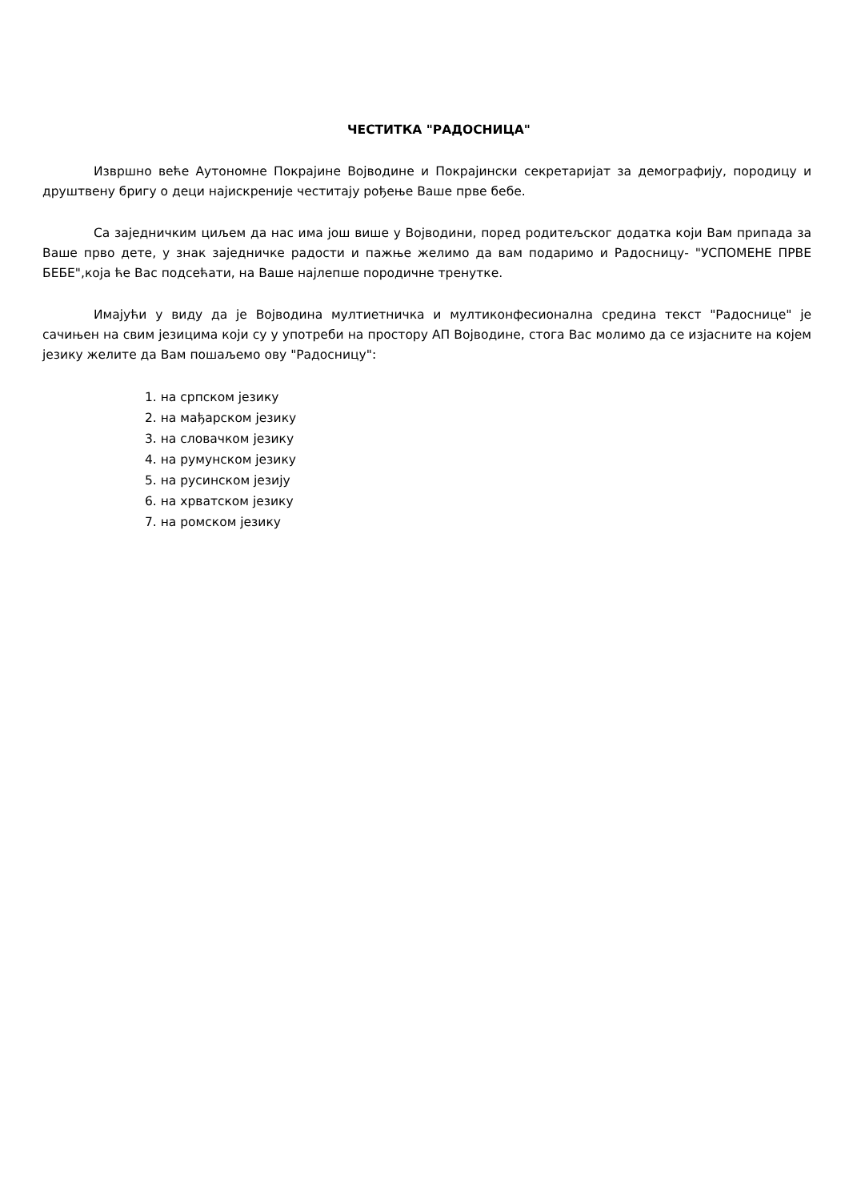ЧЕСТИТКА "РАДОСНИЦА"
Извршно веће Аутономне Покрајине Војводине и Покрајински секретаријат за демографију, породицу и друштвену бригу о деци најискреније честитају рођење Ваше прве бебе.
Са заједничким циљем да нас има још више у Војводини, поред родитељског додатка који Вам припада за Ваше прво дете, у знак заједничке радости и пажње желимо да вам подаримо и Радосницу- "УСПОМЕНЕ ПРВЕ БЕБЕ",која ће Вас подсећати, на Ваше најлепше породичне тренутке.
Имајући у виду да је Војводина мултиетничка и мултиконфесионална средина текст "Радоснице" је сачињен на свим језицима који су у употреби на простору АП Војводине, стога Вас молимо да се изјасните на којем језику желите да Вам пошаљемо ову "Радосницу":
1. на српском језику
2. на мађарском језику
3. на словачком језику
4. на румунском језику
5. на русинском језију
6. на хрватском језику
7. на ромском језику